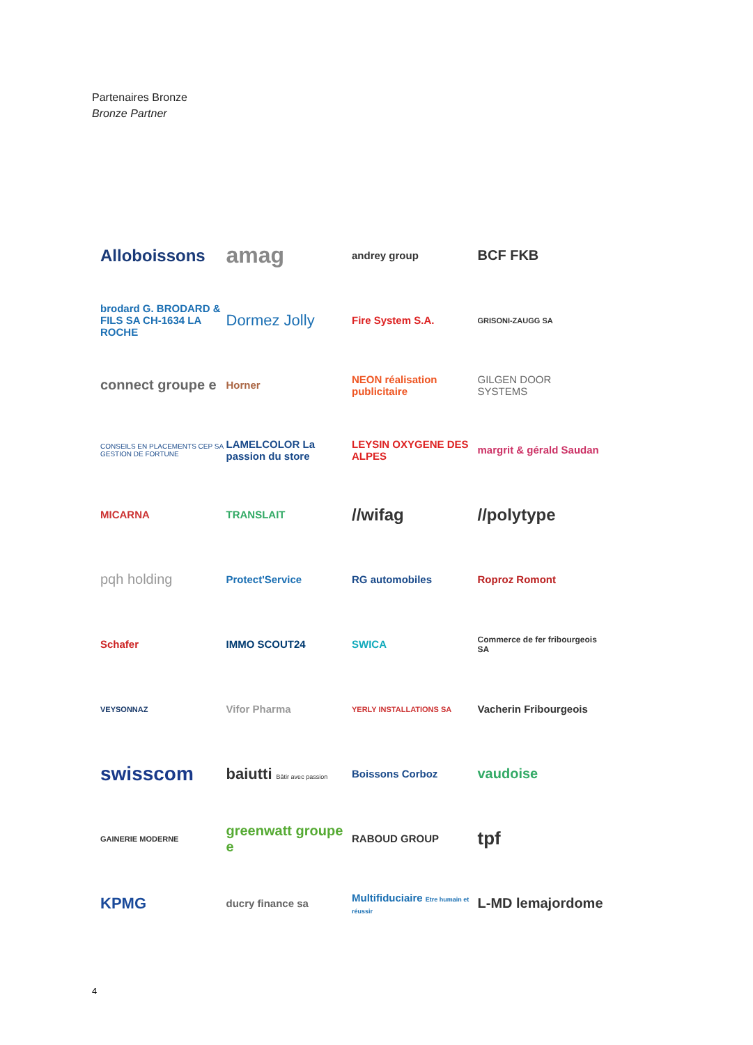Partenaires Bronze
Bronze Partner
Alloboissons
amag
andrey group
BCF FKB
brodard G. BRODARD & FILS SA CH-1634 LA ROCHE
Dormez Jolly
Fire System S.A.
GRISONI-ZAUGG SA
connect groupe e
Horner
NEON réalisation publicitaire
GILGEN DOOR SYSTEMS
CONSEILS EN PLACEMENTS CEP SA GESTION DE FORTUNE
LAMELCOLOR La passion du store
LEYSIN OXYGENE DES ALPES
margrit & gérald Saudan
MICARNA
TRANSLAIT
//wifag
//polytype
pqh holding
Protect'Service
RG automobiles
Roproz Romont
Schafer
IMMO SCOUT24
SWICA
Commerce de fer fribourgeois SA
VEYSONNAZ
Vifor Pharma
YERLY INSTALLATIONS SA
Vacherin Fribourgeois
swisscom
baiutti Bâtir avec passion
Boissons Corboz
vaudoise
GAINERIE MODERNE
greenwatt groupe e
RABOUD GROUP
tpf
KPMG
ducry finance sa
Multifiduciaire Etre humain et réussir
L-MD lemajordome
4